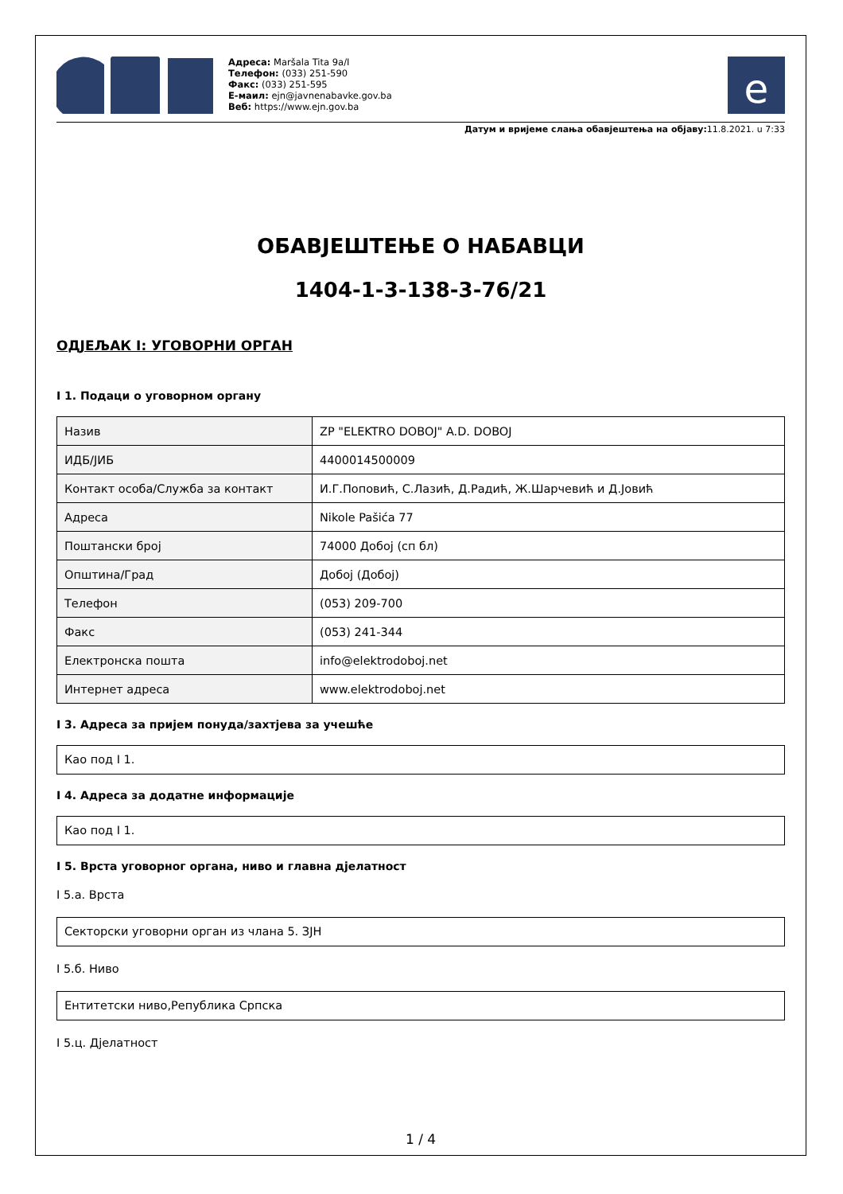Адреса: Maršala Tita 9a/I
Телефон: (033) 251-590
Факс: (033) 251-595
Е-маил: ejn@javnenabavke.gov.ba
Веб: https://www.ejn.gov.ba
e
Датум и вријеме слања обавјештења на објаву: 11.8.2021. u 7:33
ОБАВЈЕШТЕЊЕ О НАБАВЦИ
1404-1-3-138-3-76/21
ОДЈЕЉАК I: УГОВОРНИ ОРГАН
I 1. Подаци о уговорном органу
| Назив | ZP "ELEKTRO DOBOJ" A.D. DOBOJ |
| ИДБ/ЈИБ | 4400014500009 |
| Контакт особа/Служба за контакт | И.Г.Поповић, С.Лазић, Д.Радић, Ж.Шарчевић и Д.Јовић |
| Адреса | Nikole Pašića 77 |
| Поштански број | 74000 Добој (сп бл) |
| Општина/Град | Добој (Добој) |
| Телефон | (053) 209-700 |
| Факс | (053) 241-344 |
| Електронска пошта | info@elektrodoboj.net |
| Интернет адреса | www.elektrodoboj.net |
I 3. Адреса за пријем понуда/захтјева за учешће
Као под I 1.
I 4. Адреса за додатне информације
Као под I 1.
I 5. Врста уговорног органа, ниво и главна дјелатност
I 5.а. Врста
Секторски уговорни орган из члана 5. ЗЈН
I 5.б. Ниво
Ентитетски ниво,Република Српска
I 5.ц. Дјелатност
1 / 4